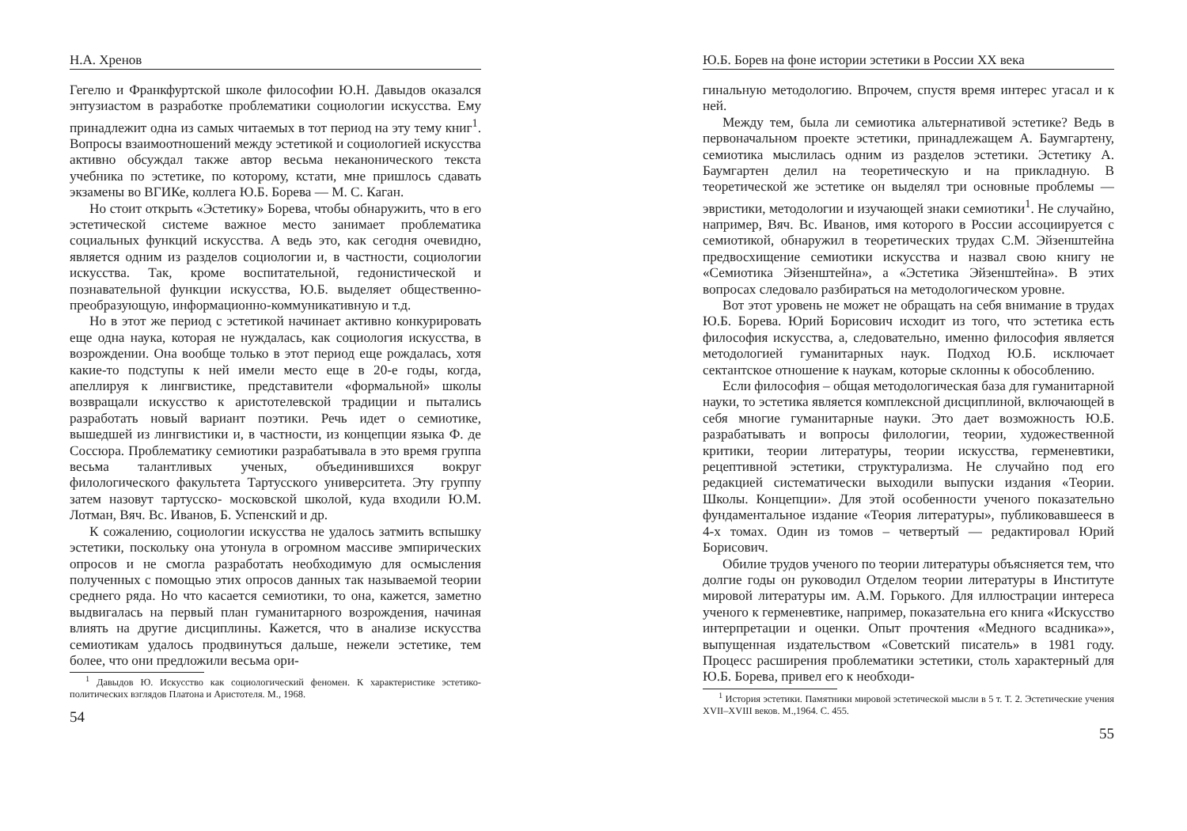Н.А. Хренов
Гегелю и Франкфуртской школе философии Ю.Н. Давыдов оказался энтузиастом в разработке проблематики социологии искусства. Ему принадлежит одна из самых читаемых в тот период на эту тему книг<sup>1</sup>. Вопросы взаимоотношений между эстетикой и социологией искусства активно обсуждал также автор весьма неканонического текста учебника по эстетике, по которому, кстати, мне пришлось сдавать экзамены во ВГИКе, коллега Ю.Б. Борева — М. С. Каган.
Но стоит открыть «Эстетику» Борева, чтобы обнаружить, что в его эстетической системе важное место занимает проблематика социальных функций искусства. А ведь это, как сегодня очевидно, является одним из разделов социологии и, в частности, социологии искусства. Так, кроме воспитательной, гедонистической и познавательной функции искусства, Ю.Б. выделяет общественно-преобразующую, информационно-коммуникативную и т.д.
Но в этот же период с эстетикой начинает активно конкурировать еще одна наука, которая не нуждалась, как социология искусства, в возрождении. Она вообще только в этот период еще рождалась, хотя какие-то подступы к ней имели место еще в 20-е годы, когда, апеллируя к лингвистике, представители «формальной» школы возвращали искусство к аристотелевской традиции и пытались разработать новый вариант поэтики. Речь идет о семиотике, вышедшей из лингвистики и, в частности, из концепции языка Ф. де Соссюра. Проблематику семиотики разрабатывала в это время группа весьма талантливых ученых, объединившихся вокруг филологического факультета Тартусского университета. Эту группу затем назовут тартусско- московской школой, куда входили Ю.М. Лотман, Вяч. Вс. Иванов, Б. Успенский и др.
К сожалению, социологии искусства не удалось затмить вспышку эстетики, поскольку она утонула в огромном массиве эмпирических опросов и не смогла разработать необходимую для осмысления полученных с помощью этих опросов данных так называемой теории среднего ряда. Но что касается семиотики, то она, кажется, заметно выдвигалась на первый план гуманитарного возрождения, начиная влиять на другие дисциплины. Кажется, что в анализе искусства семиотикам удалось продвинуться дальше, нежели эстетике, тем более, что они предложили весьма ори-
<sup>1</sup> Давыдов Ю. Искусство как социологический феномен. К характеристике эстетико-политических взглядов Платона и Аристотеля. М., 1968.
54
Ю.Б. Борев на фоне истории эстетики в России XX века
гинальную методологию. Впрочем, спустя время интерес угасал и к ней.
Между тем, была ли семиотика альтернативой эстетике? Ведь в первоначальном проекте эстетики, принадлежащем А. Баумгартену, семиотика мыслилась одним из разделов эстетики. Эстетику А. Баумгартен делил на теоретическую и на прикладную. В теоретической же эстетике он выделял три основные проблемы — эвристики, методологии и изучающей знаки семиотики<sup>1</sup>. Не случайно, например, Вяч. Вс. Иванов, имя которого в России ассоциируется с семиотикой, обнаружил в теоретических трудах С.М. Эйзенштейна предвосхищение семиотики искусства и назвал свою книгу не «Семиотика Эйзенштейна», а «Эстетика Эйзенштейна». В этих вопросах следовало разбираться на методологическом уровне.
Вот этот уровень не может не обращать на себя внимание в трудах Ю.Б. Борева. Юрий Борисович исходит из того, что эстетика есть философия искусства, а, следовательно, именно философия является методологией гуманитарных наук. Подход Ю.Б. исключает сектантское отношение к наукам, которые склонны к обособлению.
Если философия – общая методологическая база для гуманитарной науки, то эстетика является комплексной дисциплиной, включающей в себя многие гуманитарные науки. Это дает возможность Ю.Б. разрабатывать и вопросы филологии, теории, художественной критики, теории литературы, теории искусства, герменевтики, рецептивной эстетики, структурализма. Не случайно под его редакцией систематически выходили выпуски издания «Теории. Школы. Концепции». Для этой особенности ученого показательно фундаментальное издание «Теория литературы», публиковавшееся в 4-х томах. Один из томов – четвертый — редактировал Юрий Борисович.
Обилие трудов ученого по теории литературы объясняется тем, что долгие годы он руководил Отделом теории литературы в Институте мировой литературы им. А.М. Горького. Для иллюстрации интереса ученого к герменевтике, например, показательна его книга «Искусство интерпретации и оценки. Опыт прочтения «Медного всадника»», выпущенная издательством «Советский писатель» в 1981 году. Процесс расширения проблематики эстетики, столь характерный для Ю.Б. Борева, привел его к необходи-
<sup>1</sup> История эстетики. Памятники мировой эстетической мысли в 5 т. Т. 2. Эстетические учения XVII–XVIII веков. М.,1964. С. 455.
55